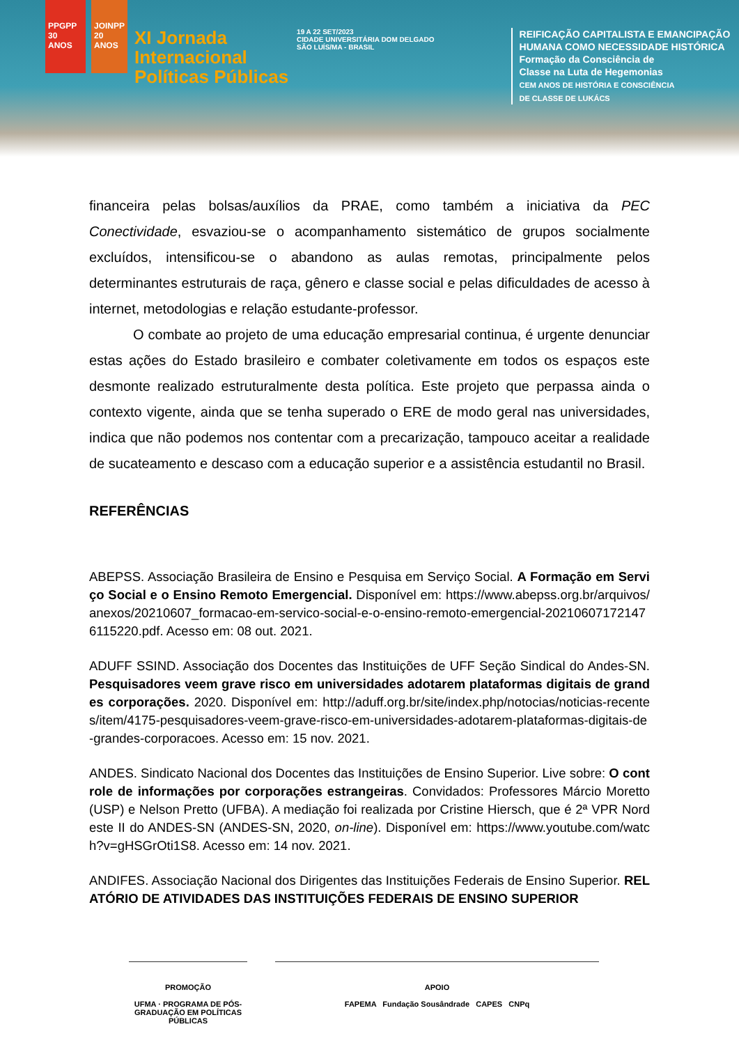PPGPP 30 ANOS
JOINPP 20 ANOS
XI Jornada
Internacional
Políticas Públicas
19 A 22 SET/2023
CIDADE UNIVERSITÁRIA DOM DELGADO
SÃO LUÍS/MA - BRASIL
REIFICAÇÃO CAPITALISTA E EMANCIPAÇÃO
HUMANA COMO NECESSIDADE HISTÓRICA
Formação da Consciência de
Classe na Luta de Hegemonias
CEM ANOS DE HISTÓRIA E CONSCIÊNCIA
DE CLASSE DE LUKÁCS
financeira pelas bolsas/auxílios da PRAE, como também a iniciativa da PEC Conectividade, esvaziou-se o acompanhamento sistemático de grupos socialmente excluídos, intensificou-se o abandono as aulas remotas, principalmente pelos determinantes estruturais de raça, gênero e classe social e pelas dificuldades de acesso à internet, metodologias e relação estudante-professor.
O combate ao projeto de uma educação empresarial continua, é urgente denunciar estas ações do Estado brasileiro e combater coletivamente em todos os espaços este desmonte realizado estruturalmente desta política. Este projeto que perpassa ainda o contexto vigente, ainda que se tenha superado o ERE de modo geral nas universidades, indica que não podemos nos contentar com a precarização, tampouco aceitar a realidade de sucateamento e descaso com a educação superior e a assistência estudantil no Brasil.
REFERÊNCIAS
ABEPSS. Associação Brasileira de Ensino e Pesquisa em Serviço Social. A Formação em Serviço Social e o Ensino Remoto Emergencial. Disponível em: https://www.abepss.org.br/arquivos/anexos/20210607_formacao-em-servico-social-e-o-ensino-remoto-emergencial-202106071721476115220.pdf. Acesso em: 08 out. 2021.
ADUFF SSIND. Associação dos Docentes das Instituições de UFF Seção Sindical do Andes-SN. Pesquisadores veem grave risco em universidades adotarem plataformas digitais de grandes corporações. 2020. Disponível em: http://aduff.org.br/site/index.php/notocias/noticias-recentes/item/4175-pesquisadores-veem-grave-risco-em-universidades-adotarem-plataformas-digitais-de-grandes-corporacoes. Acesso em: 15 nov. 2021.
ANDES. Sindicato Nacional dos Docentes das Instituições de Ensino Superior. Live sobre: O controle de informações por corporações estrangeiras. Convidados: Professores Márcio Moretto (USP) e Nelson Pretto (UFBA). A mediação foi realizada por Cristine Hiersch, que é 2ª VPR Nordeste II do ANDES-SN (ANDES-SN, 2020, on-line). Disponível em: https://www.youtube.com/watch?v=gHSGrOti1S8. Acesso em: 14 nov. 2021.
ANDIFES. Associação Nacional dos Dirigentes das Instituições Federais de Ensino Superior. RELATÓRIO DE ATIVIDADES DAS INSTITUIÇÕES FEDERAIS DE ENSINO SUPERIOR
PROMOÇÃO
UFMA · PROGRAMA DE PÓS-GRADUAÇÃO EM POLÍTICAS PÚBLICAS
APOIO
FAPEMA Fundação Sousândrade CAPES CNPq